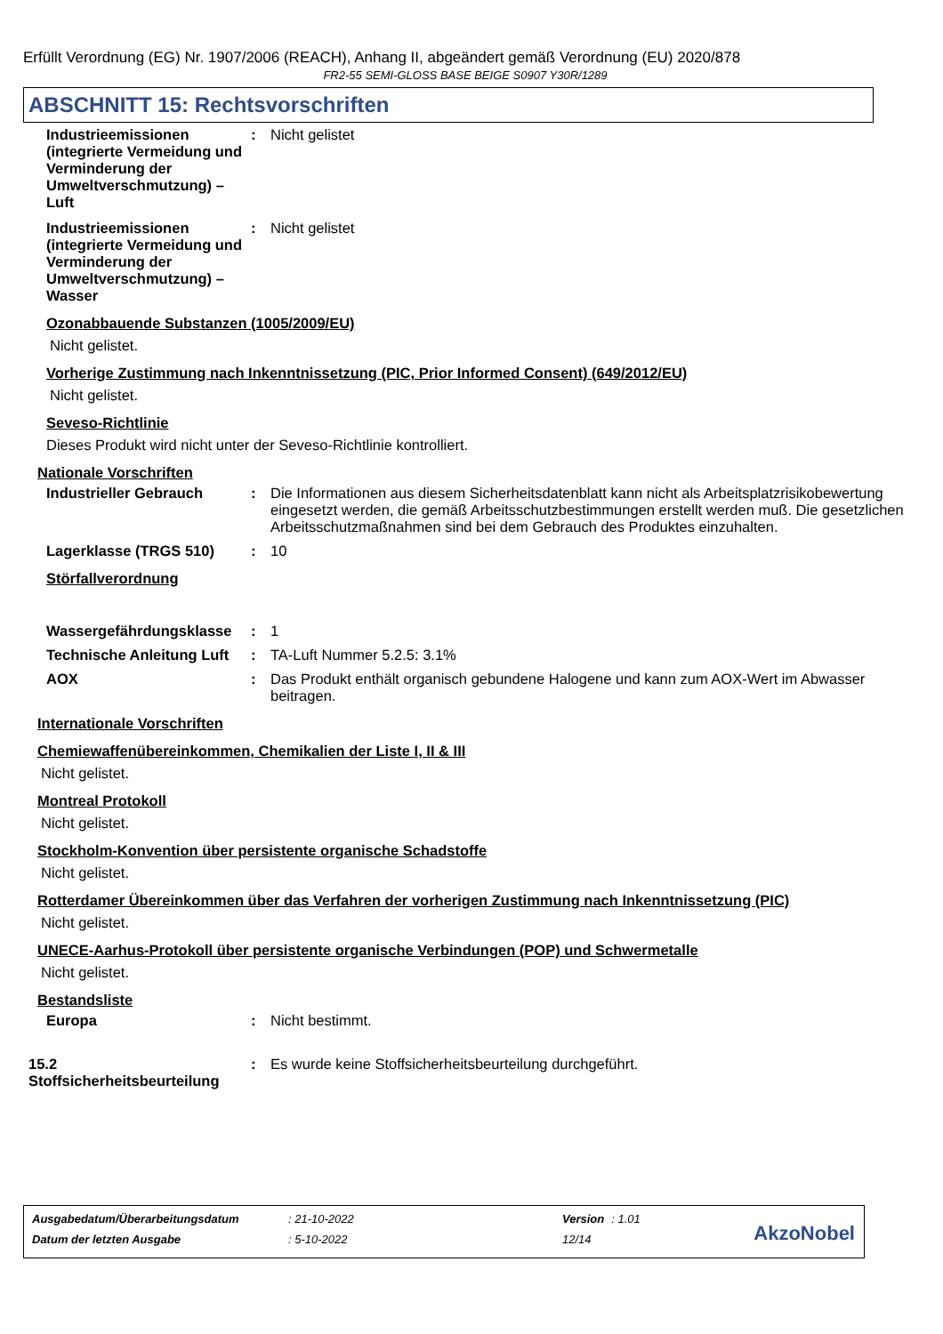Erfüllt Verordnung (EG) Nr. 1907/2006 (REACH), Anhang II, abgeändert gemäß Verordnung (EU) 2020/878
FR2-55 SEMI-GLOSS BASE BEIGE S0907 Y30R/1289
ABSCHNITT 15: Rechtsvorschriften
Industrieemissionen (integrierte Vermeidung und Verminderung der Umweltverschmutzung) – Luft
: Nicht gelistet
Industrieemissionen (integrierte Vermeidung und Verminderung der Umweltverschmutzung) – Wasser
: Nicht gelistet
Ozonabbauende Substanzen (1005/2009/EU)
Nicht gelistet.
Vorherige Zustimmung nach Inkenntnissetzung (PIC, Prior Informed Consent) (649/2012/EU)
Nicht gelistet.
Seveso-Richtlinie
Dieses Produkt wird nicht unter der Seveso-Richtlinie kontrolliert.
Nationale Vorschriften
Industrieller Gebrauch : Die Informationen aus diesem Sicherheitsdatenblatt kann nicht als Arbeitsplatzrisikobewertung eingesetzt werden, die gemäß Arbeitsschutzbestimmungen erstellt werden muß. Die gesetzlichen Arbeitsschutzmaßnahmen sind bei dem Gebrauch des Produktes einzuhalten.
Lagerklasse (TRGS 510) : 10
Störfallverordnung
Wassergefährdungsklasse : 1
Technische Anleitung Luft
: TA-Luft Nummer 5.2.5: 3.1%
AOX : Das Produkt enthält organisch gebundene Halogene und kann zum AOX-Wert im Abwasser beitragen.
Internationale Vorschriften
Chemiewaffenübereinkommen, Chemikalien der Liste I, II & III
Nicht gelistet.
Montreal Protokoll
Nicht gelistet.
Stockholm-Konvention über persistente organische Schadstoffe
Nicht gelistet.
Rotterdamer Übereinkommen über das Verfahren der vorherigen Zustimmung nach Inkenntnissetzung (PIC)
Nicht gelistet.
UNECE-Aarhus-Protokoll über persistente organische Verbindungen (POP) und Schwermetalle
Nicht gelistet.
Bestandsliste
Europa : Nicht bestimmt.
15.2 Stoffsicherheitsbeurteilung
: Es wurde keine Stoffsicherheitsbeurteilung durchgeführt.
| Ausgabedatum/Überarbeitungsdatum | : 21-10-2022 | Version | : 1.01 |
| Datum der letzten Ausgabe | : 5-10-2022 | 12/14 | |
AkzoNobel